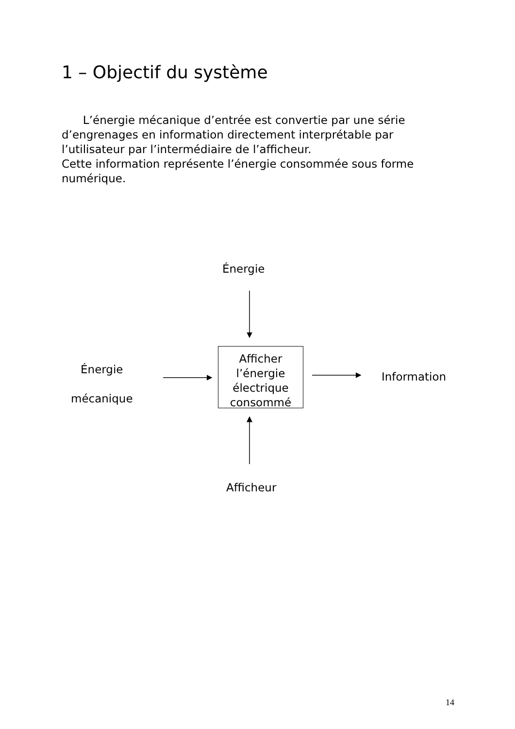1 – Objectif du système
L’énergie mécanique d’entrée est convertie par une série d’engrenages en information directement interprétable par l’utilisateur par l’intermédiaire de l’afficheur.
Cette information représente l’énergie consommée sous forme numérique.
Énergie
Énergie
mécanique
Afficher
l’énergie
électrique
consommé
Information
Afficheur
14